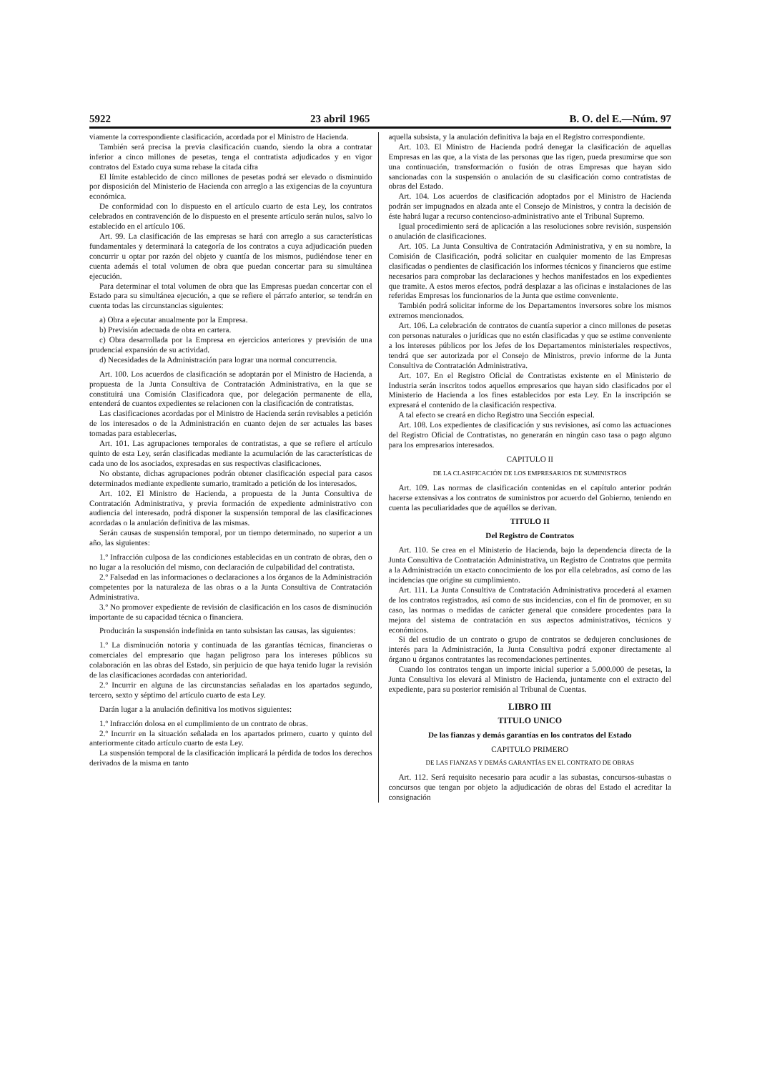5922 23 abril 1965 B. O. del E.—Núm. 97
viamente la correspondiente clasificación, acordada por el Ministro de Hacienda.
También será precisa la previa clasificación cuando, siendo la obra a contratar inferior a cinco millones de pesetas, tenga el contratista adjudicados y en vigor contratos del Estado cuya suma rebase la citada cifra
El límite establecido de cinco millones de pesetas podrá ser elevado o disminuido por disposición del Ministerio de Hacienda con arreglo a las exigencias de la coyuntura económica.
De conformidad con lo dispuesto en el artículo cuarto de esta Ley, los contratos celebrados en contravención de lo dispuesto en el presente artículo serán nulos, salvo lo establecido en el artículo 106.
Art. 99. La clasificación de las empresas se hará con arreglo a sus características fundamentales y determinará la categoría de los contratos a cuya adjudicación pueden concurrir u optar por razón del objeto y cuantía de los mismos, pudiéndose tener en cuenta además el total volumen de obra que puedan concertar para su simultánea ejecución.
Para determinar el total volumen de obra que las Empresas puedan concertar con el Estado para su simultánea ejecución, a que se refiere el párrafo anterior, se tendrán en cuenta todas las circunstancias siguientes:
a) Obra a ejecutar anualmente por la Empresa.
b) Previsión adecuada de obra en cartera.
c) Obra desarrollada por la Empresa en ejercicios anteriores y previsión de una prudencial expansión de su actividad.
d) Necesidades de la Administración para lograr una normal concurrencia.
Art. 100. Los acuerdos de clasificación se adoptarán por el Ministro de Hacienda, a propuesta de la Junta Consultiva de Contratación Administrativa, en la que se constituirá una Comisión Clasificadora que, por delegación permanente de ella, entenderá de cuantos expedientes se relacionen con la clasificación de contratistas.
Las clasificaciones acordadas por el Ministro de Hacienda serán revisables a petición de los interesados o de la Administración en cuanto dejen de ser actuales las bases tomadas para establecerlas.
Art. 101. Las agrupaciones temporales de contratistas, a que se refiere el artículo quinto de esta Ley, serán clasificadas mediante la acumulación de las características de cada uno de los asociados, expresadas en sus respectivas clasificaciones.
No obstante, dichas agrupaciones podrán obtener clasificación especial para casos determinados mediante expediente sumario, tramitado a petición de los interesados.
Art. 102. El Ministro de Hacienda, a propuesta de la Junta Consultiva de Contratación Administrativa, y previa formación de expediente administrativo con audiencia del interesado, podrá disponer la suspensión temporal de las clasificaciones acordadas o la anulación definitiva de las mismas.
Serán causas de suspensión temporal, por un tiempo determinado, no superior a un año, las siguientes:
1.º Infracción culposa de las condiciones establecidas en un contrato de obras, den o no lugar a la resolución del mismo, con declaración de culpabilidad del contratista.
2.º Falsedad en las informaciones o declaraciones a los órganos de la Administración competentes por la naturaleza de las obras o a la Junta Consultiva de Contratación Administrativa.
3.º No promover expediente de revisión de clasificación en los casos de disminución importante de su capacidad técnica o financiera.
Producirán la suspensión indefinida en tanto subsistan las causas, las siguientes:
1.º La disminución notoria y continuada de las garantías técnicas, financieras o comerciales del empresario que hagan peligroso para los intereses públicos su colaboración en las obras del Estado, sin perjuicio de que haya tenido lugar la revisión de las clasificaciones acordadas con anterioridad.
2.º Incurrir en alguna de las circunstancias señaladas en los apartados segundo, tercero, sexto y séptimo del artículo cuarto de esta Ley.
Darán lugar a la anulación definitiva los motivos siguientes:
1.º Infracción dolosa en el cumplimiento de un contrato de obras.
2.º Incurrir en la situación señalada en los apartados primero, cuarto y quinto del anteriormente citado artículo cuarto de esta Ley.
La suspensión temporal de la clasificación implicará la pérdida de todos los derechos derivados de la misma en tanto
aquella subsista, y la anulación definitiva la baja en el Registro correspondiente.
Art. 103. El Ministro de Hacienda podrá denegar la clasificación de aquellas Empresas en las que, a la vista de las personas que las rigen, pueda presumirse que son una continuación, transformación o fusión de otras Empresas que hayan sido sancionadas con la suspensión o anulación de su clasificación como contratistas de obras del Estado.
Art. 104. Los acuerdos de clasificación adoptados por el Ministro de Hacienda podrán ser impugnados en alzada ante el Consejo de Ministros, y contra la decisión de éste habrá lugar a recurso contencioso-administrativo ante el Tribunal Supremo.
Igual procedimiento será de aplicación a las resoluciones sobre revisión, suspensión o anulación de clasificaciones.
Art. 105. La Junta Consultiva de Contratación Administrativa, y en su nombre, la Comisión de Clasificación, podrá solicitar en cualquier momento de las Empresas clasificadas o pendientes de clasificación los informes técnicos y financieros que estime necesarios para comprobar las declaraciones y hechos manifestados en los expedientes que tramite. A estos meros efectos, podrá desplazar a las oficinas e instalaciones de las referidas Empresas los funcionarios de la Junta que estime conveniente.
También podrá solicitar informe de los Departamentos inversores sobre los mismos extremos mencionados.
Art. 106. La celebración de contratos de cuantía superior a cinco millones de pesetas con personas naturales o jurídicas que no estén clasificadas y que se estime conveniente a los intereses públicos por los Jefes de los Departamentos ministeriales respectivos, tendrá que ser autorizada por el Consejo de Ministros, previo informe de la Junta Consultiva de Contratación Administrativa.
Art. 107. En el Registro Oficial de Contratistas existente en el Ministerio de Industria serán inscritos todos aquellos empresarios que hayan sido clasificados por el Ministerio de Hacienda a los fines establecidos por esta Ley. En la inscripción se expresará el contenido de la clasificación respectiva.
A tal efecto se creará en dicho Registro una Sección especial.
Art. 108. Los expedientes de clasificación y sus revisiones, así como las actuaciones del Registro Oficial de Contratistas, no generarán en ningún caso tasa o pago alguno para los empresarios interesados.
CAPITULO II
DE LA CLASIFICACIÓN DE LOS EMPRESARIOS DE SUMINISTROS
Art. 109. Las normas de clasificación contenidas en el capítulo anterior podrán hacerse extensivas a los contratos de suministros por acuerdo del Gobierno, teniendo en cuenta las peculiaridades que de aquéllos se derivan.
TITULO II
Del Registro de Contratos
Art. 110. Se crea en el Ministerio de Hacienda, bajo la dependencia directa de la Junta Consultiva de Contratación Administrativa, un Registro de Contratos que permita a la Administración un exacto conocimiento de los por ella celebrados, así como de las incidencias que origine su cumplimiento.
Art. 111. La Junta Consultiva de Contratación Administrativa procederá al examen de los contratos registrados, así como de sus incidencias, con el fin de promover, en su caso, las normas o medidas de carácter general que considere procedentes para la mejora del sistema de contratación en sus aspectos administrativos, técnicos y económicos.
Si del estudio de un contrato o grupo de contratos se dedujeren conclusiones de interés para la Administración, la Junta Consultiva podrá exponer directamente al órgano u órganos contratantes las recomendaciones pertinentes.
Cuando los contratos tengan un importe inicial superior a 5.000.000 de pesetas, la Junta Consultiva los elevará al Ministro de Hacienda, juntamente con el extracto del expediente, para su posterior remisión al Tribunal de Cuentas.
LIBRO III
TITULO UNICO
De las fianzas y demás garantías en los contratos del Estado
CAPITULO PRIMERO
DE LAS FIANZAS Y DEMÁS GARANTÍAS EN EL CONTRATO DE OBRAS
Art. 112. Será requisito necesario para acudir a las subastas, concursos-subastas o concursos que tengan por objeto la adjudicación de obras del Estado el acreditar la consignación